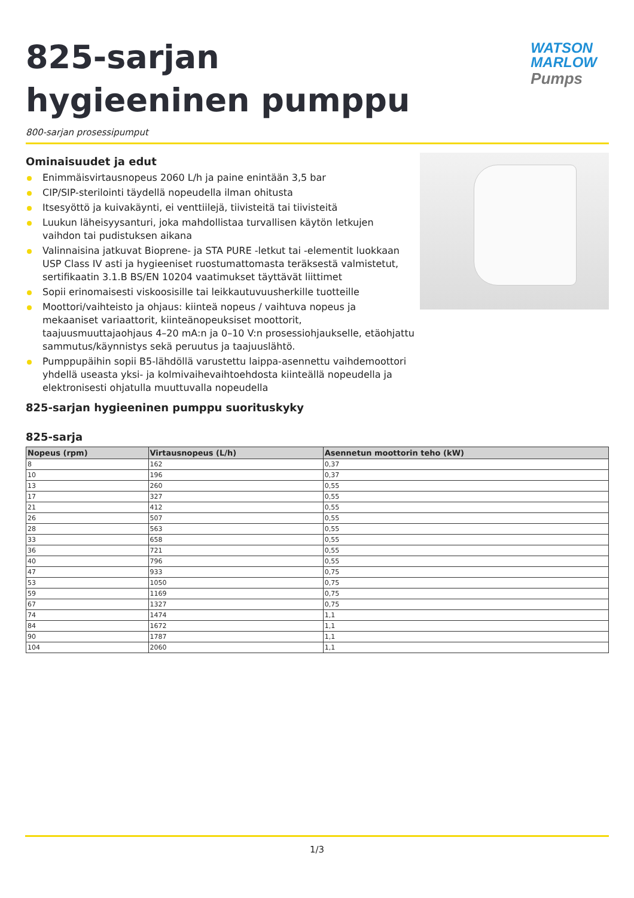825-sarjan hygieeninen pumppu
WATSON
MARLOW
Pumps
800-sarjan prosessipumput
Ominaisuudet ja edut
Enimmäisvirtausnopeus 2060 L/h ja paine enintään 3,5 bar
CIP/SIP-sterilointi täydellä nopeudella ilman ohitusta
Itsesyöttö ja kuivakäynti, ei venttiilejä, tiivisteitä tai tiivisteitä
Luukun läheisyysanturi, joka mahdollistaa turvallisen käytön letkujen vaihdon tai pudistuksen aikana
Valinnaisina jatkuvat Bioprene- ja STA PURE -letkut tai -elementit luokkaan USP Class IV asti ja hygieeniset ruostumattomasta teräksestä valmistetut, sertifikaatin 3.1.B BS/EN 10204 vaatimukset täyttävät liittimet
Sopii erinomaisesti viskoosisille tai leikkautuvuusherkille tuotteille
Moottori/vaihteisto ja ohjaus: kiinteä nopeus / vaihtuva nopeus ja mekaaniset variaattorit, kiinteänopeuksiset moottorit, taajuusmuuttajaohjaus 4–20 mA:n ja 0–10 V:n prosessiohjaukselle, etäohjattu sammutus/käynnistys sekä peruutus ja taajuuslähtö.
Pumppupäihin sopii B5-lähdöllä varustettu laippa-asennettu vaihdemoottori yhdellä useasta yksi- ja kolmivaihevaihtoehdosta kiinteällä nopeudella ja elektronisesti ohjatulla muuttuvalla nopeudella
825-sarjan hygieeninen pumppu suorituskyky
825-sarja
| Nopeus (rpm) | Virtausnopeus (L/h) | Asennetun moottorin teho (kW) |
| --- | --- | --- |
| 8 | 162 | 0,37 |
| 10 | 196 | 0,37 |
| 13 | 260 | 0,55 |
| 17 | 327 | 0,55 |
| 21 | 412 | 0,55 |
| 26 | 507 | 0,55 |
| 28 | 563 | 0,55 |
| 33 | 658 | 0,55 |
| 36 | 721 | 0,55 |
| 40 | 796 | 0,55 |
| 47 | 933 | 0,75 |
| 53 | 1050 | 0,75 |
| 59 | 1169 | 0,75 |
| 67 | 1327 | 0,75 |
| 74 | 1474 | 1,1 |
| 84 | 1672 | 1,1 |
| 90 | 1787 | 1,1 |
| 104 | 2060 | 1,1 |
1/3